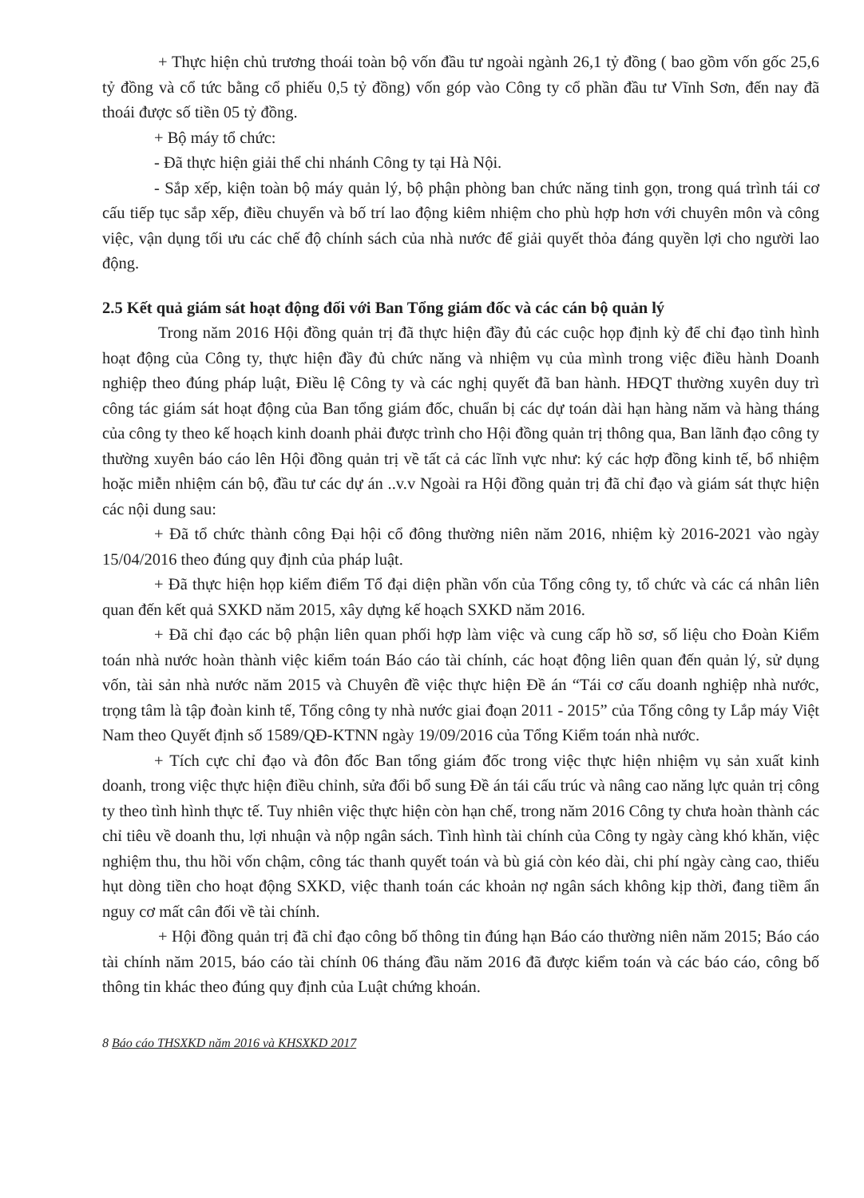+ Thực hiện chủ trương thoái toàn bộ vốn đầu tư ngoài ngành 26,1 tỷ đồng ( bao gồm vốn gốc 25,6 tỷ đồng và cổ tức bằng cổ phiếu 0,5 tỷ đồng) vốn góp vào Công ty cổ phần đầu tư Vĩnh Sơn, đến nay đã thoái được số tiền 05 tỷ đồng.
+ Bộ máy tổ chức:
- Đã thực hiện giải thể chi nhánh Công ty tại Hà Nội.
- Sắp xếp, kiện toàn bộ máy quản lý, bộ phận phòng ban chức năng tinh gọn, trong quá trình tái cơ cấu tiếp tục sắp xếp, điều chuyển và bố trí lao động kiêm nhiệm cho phù hợp hơn với chuyên môn và công việc, vận dụng tối ưu các chế độ chính sách của nhà nước để giải quyết thỏa đáng quyền lợi cho người lao động.
2.5 Kết quả giám sát hoạt động đối với Ban Tổng giám đốc và các cán bộ quản lý
Trong năm 2016 Hội đồng quản trị đã thực hiện đầy đủ các cuộc họp định kỳ để chỉ đạo tình hình hoạt động của Công ty, thực hiện đầy đủ chức năng và nhiệm vụ của mình trong việc điều hành Doanh nghiệp theo đúng pháp luật, Điều lệ Công ty và các nghị quyết đã ban hành. HĐQT thường xuyên duy trì công tác giám sát hoạt động của Ban tổng giám đốc, chuẩn bị các dự toán dài hạn hàng năm và hàng tháng của công ty theo kế hoạch kinh doanh phải được trình cho Hội đồng quản trị thông qua, Ban lãnh đạo công ty thường xuyên báo cáo lên Hội đồng quản trị về tất cả các lĩnh vực như: ký các hợp đồng kinh tế, bổ nhiệm hoặc miễn nhiệm cán bộ, đầu tư các dự án ..v.v Ngoài ra Hội đồng quản trị đã chỉ đạo và giám sát thực hiện các nội dung sau:
+ Đã tổ chức thành công Đại hội cổ đông thường niên năm 2016, nhiệm kỳ 2016-2021 vào ngày 15/04/2016 theo đúng quy định của pháp luật.
+ Đã thực hiện họp kiểm điểm Tổ đại diện phần vốn của Tổng công ty, tổ chức và các cá nhân liên quan đến kết quả SXKD năm 2015, xây dựng kế hoạch SXKD năm 2016.
+ Đã chỉ đạo các bộ phận liên quan phối hợp làm việc và cung cấp hồ sơ, số liệu cho Đoàn Kiểm toán nhà nước hoàn thành việc kiểm toán Báo cáo tài chính, các hoạt động liên quan đến quản lý, sử dụng vốn, tài sản nhà nước năm 2015 và Chuyên đề việc thực hiện Đề án “Tái cơ cấu doanh nghiệp nhà nước, trọng tâm là tập đoàn kinh tế, Tổng công ty nhà nước giai đoạn 2011 - 2015” của Tổng công ty Lắp máy Việt Nam theo Quyết định số 1589/QĐ-KTNN ngày 19/09/2016 của Tổng Kiểm toán nhà nước.
+ Tích cực chỉ đạo và đôn đốc Ban tổng giám đốc trong việc thực hiện nhiệm vụ sản xuất kinh doanh, trong việc thực hiện điều chỉnh, sửa đổi bổ sung Đề án tái cấu trúc và nâng cao năng lực quản trị công ty theo tình hình thực tế. Tuy nhiên việc thực hiện còn hạn chế, trong năm 2016 Công ty chưa hoàn thành các chỉ tiêu về doanh thu, lợi nhuận và nộp ngân sách. Tình hình tài chính của Công ty ngày càng khó khăn, việc nghiệm thu, thu hồi vốn chậm, công tác thanh quyết toán và bù giá còn kéo dài, chi phí ngày càng cao, thiếu hụt dòng tiền cho hoạt động SXKD, việc thanh toán các khoản nợ ngân sách không kịp thời, đang tiềm ẩn nguy cơ mất cân đối về tài chính.
+ Hội đồng quản trị đã chỉ đạo công bố thông tin đúng hạn Báo cáo thường niên năm 2015; Báo cáo tài chính năm 2015, báo cáo tài chính 06 tháng đầu năm 2016 đã được kiểm toán và các báo cáo, công bố thông tin khác theo đúng quy định của Luật chứng khoán.
8 Báo cáo THSXKD năm 2016 và KHSXKD 2017